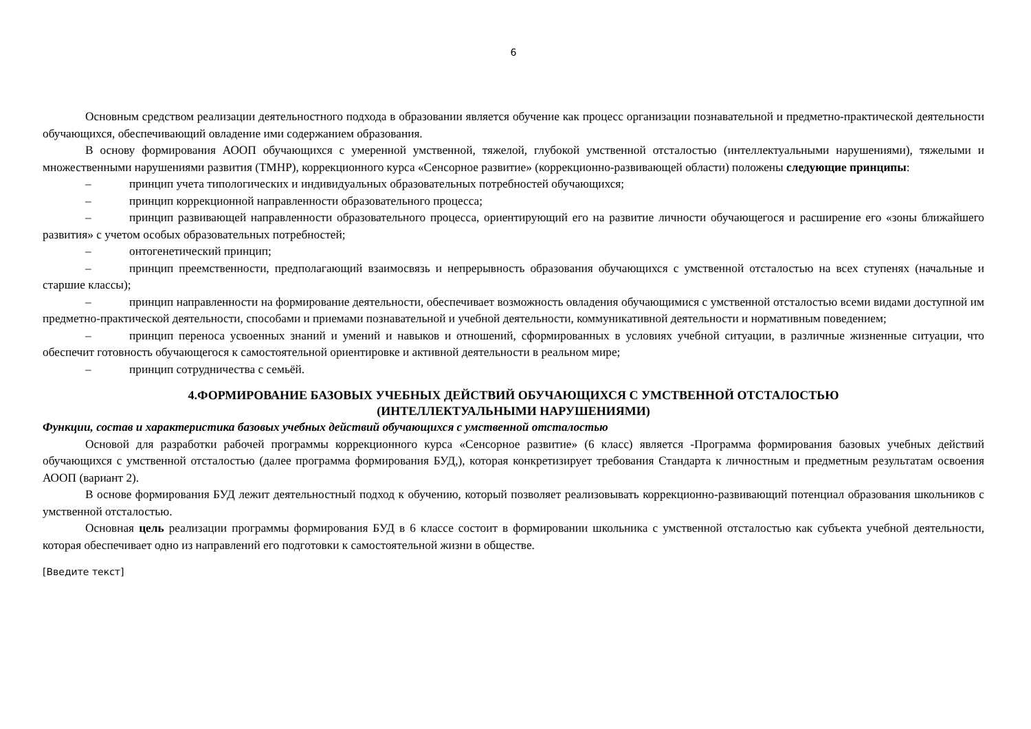6
Основным средством реализации деятельностного подхода в образовании является обучение как процесс организации познавательной и предметно-практической деятельности обучающихся, обеспечивающий овладение ими содержанием образования.
В основу формирования АООП обучающихся с умеренной умственной, тяжелой, глубокой умственной отсталостью (интеллектуальными нарушениями), тяжелыми и множественными нарушениями развития (ТМНР), коррекционного курса «Сенсорное развитие» (коррекционно-развивающей области) положены следующие принципы:
– принцип учета типологических и индивидуальных образовательных потребностей обучающихся;
– принцип коррекционной направленности образовательного процесса;
– принцип развивающей направленности образовательного процесса, ориентирующий его на развитие личности обучающегося и расширение его «зоны ближайшего развития» с учетом особых образовательных потребностей;
– онтогенетический принцип;
– принцип преемственности, предполагающий взаимосвязь и непрерывность образования обучающихся с умственной отсталостью на всех ступенях (начальные и старшие классы);
– принцип направленности на формирование деятельности, обеспечивает возможность овладения обучающимися с умственной отсталостью всеми видами доступной им предметно-практической деятельности, способами и приемами познавательной и учебной деятельности, коммуникативной деятельности и нормативным поведением;
– принцип переноса усвоенных знаний и умений и навыков и отношений, сформированных в условиях учебной ситуации, в различные жизненные ситуации, что обеспечит готовность обучающегося к самостоятельной ориентировке и активной деятельности в реальном мире;
– принцип сотрудничества с семьёй.
4.ФОРМИРОВАНИЕ БАЗОВЫХ УЧЕБНЫХ ДЕЙСТВИЙ ОБУЧАЮЩИХСЯ С УМСТВЕННОЙ ОТСТАЛОСТЬЮ
(ИНТЕЛЛЕКТУАЛЬНЫМИ НАРУШЕНИЯМИ)
Функции, состав и характеристика базовых учебных действий обучающихся с умственной отсталостью
Основой для разработки рабочей программы коррекционного курса «Сенсорное развитие» (6 класс) является -Программа формирования базовых учебных действий обучающихся с умственной отсталостью (далее программа формирования БУД,), которая конкретизирует требования Стандарта к личностным и предметным результатам освоения АООП (вариант 2).
В основе формирования БУД лежит деятельностный подход к обучению, который позволяет реализовывать коррекционно-развивающий потенциал образования школьников с умственной отсталостью.
Основная цель реализации программы формирования БУД в 6 классе состоит в формировании школьника с умственной отсталостью как субъекта учебной деятельности, которая обеспечивает одно из направлений его подготовки к самостоятельной жизни в обществе.
[Введите текст]